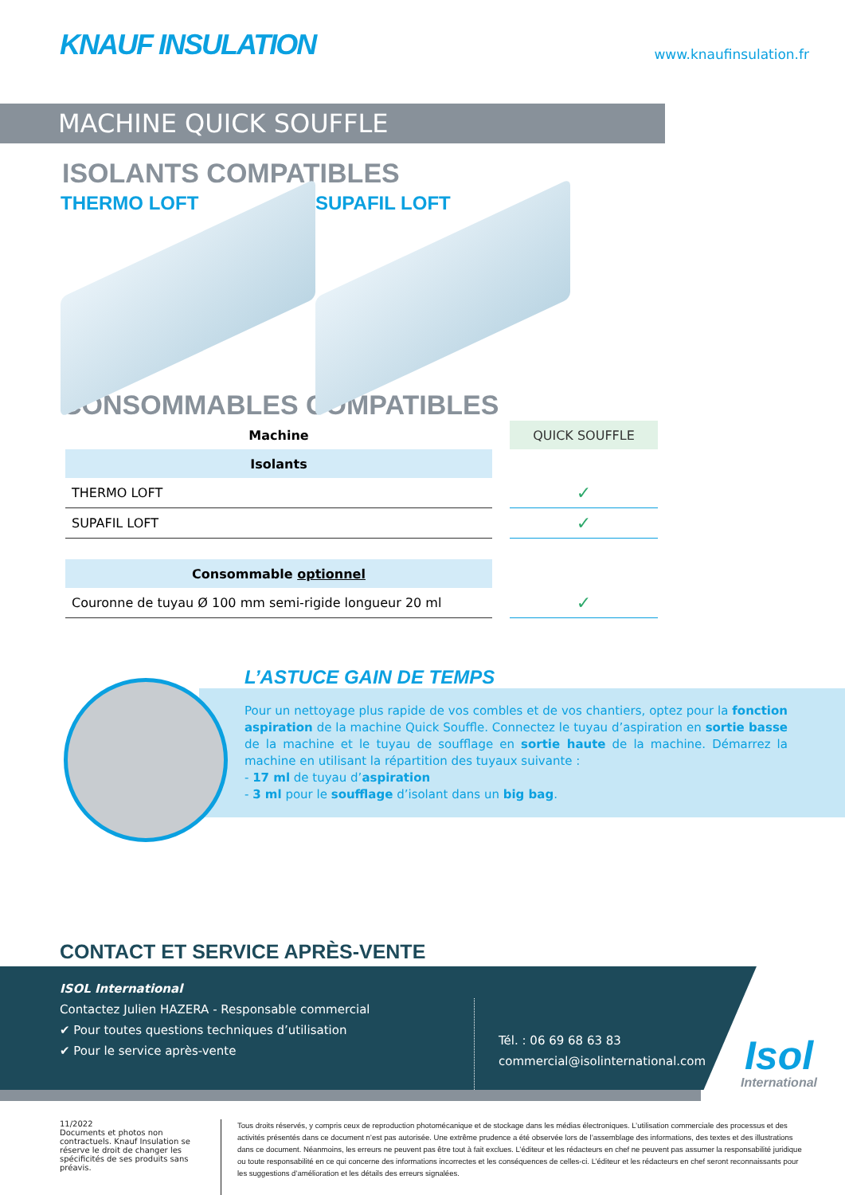KNAUF INSULATION
www.knaufinsulation.fr
MACHINE QUICK SOUFFLE
ISOLANTS COMPATIBLES
THERMO LOFT SUPAFIL LOFT
CONSOMMABLES COMPATIBLES
| Machine | | QUICK SOUFFLE |
| Isolants | | |
| THERMO LOFT | | ✓ |
| SUPAFIL LOFT | | ✓ |
| Consommable optionnel | | |
| Couronne de tuyau Ø 100 mm semi-rigide longueur 20 ml | | ✓ |
L’ASTUCE GAIN DE TEMPS
Pour un nettoyage plus rapide de vos combles et de vos chantiers, optez pour la fonction aspiration de la machine Quick Souffle. Connectez le tuyau d’aspiration en sortie basse de la machine et le tuyau de soufflage en sortie haute de la machine. Démarrez la machine en utilisant la répartition des tuyaux suivante :
- 17 ml de tuyau d’aspiration
- 3 ml pour le soufflage d’isolant dans un big bag.
CONTACT ET SERVICE APRÈS-VENTE
ISOL International
Contactez Julien HAZERA - Responsable commercial
✔ Pour toutes questions techniques d’utilisation
✔ Pour le service après-vente
Tél. : 06 69 68 63 83
commercial@isolinternational.com
Isol
International
11/2022
Documents et photos non contractuels. Knauf Insulation se réserve le droit de changer les spécificités de ses produits sans préavis.
Tous droits réservés, y compris ceux de reproduction photomécanique et de stockage dans les médias électroniques. L’utilisation commerciale des processus et des activités présentés dans ce document n’est pas autorisée. Une extrême prudence a été observée lors de l’assemblage des informations, des textes et des illustrations dans ce document. Néanmoins, les erreurs ne peuvent pas être tout à fait exclues. L’éditeur et les rédacteurs en chef ne peuvent pas assumer la responsabilité juridique ou toute responsabilité en ce qui concerne des informations incorrectes et les conséquences de celles-ci. L’éditeur et les rédacteurs en chef seront reconnaissants pour les suggestions d’amélioration et les détails des erreurs signalées.